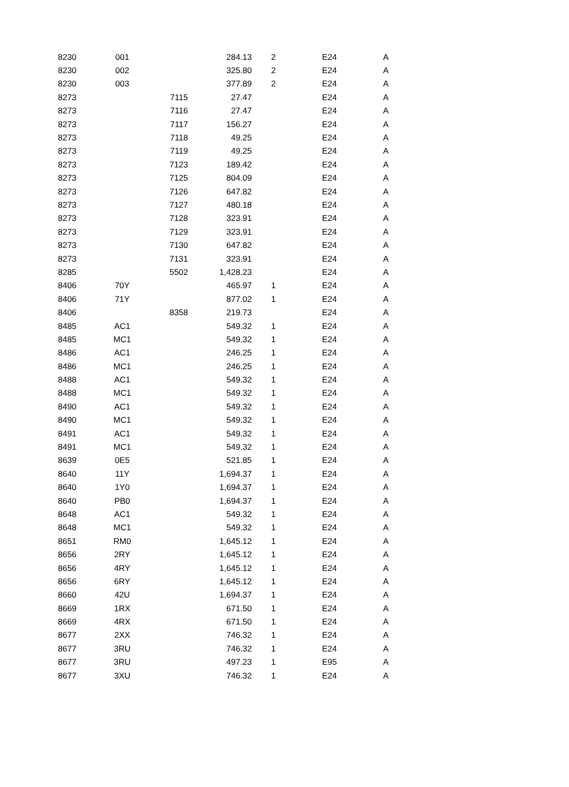| 8230 | 001 | | 284.13 | 2 | E24 | A |
| 8230 | 002 | | 325.80 | 2 | E24 | A |
| 8230 | 003 | | 377.89 | 2 | E24 | A |
| 8273 | | 7115 | 27.47 | | E24 | A |
| 8273 | | 7116 | 27.47 | | E24 | A |
| 8273 | | 7117 | 156.27 | | E24 | A |
| 8273 | | 7118 | 49.25 | | E24 | A |
| 8273 | | 7119 | 49.25 | | E24 | A |
| 8273 | | 7123 | 189.42 | | E24 | A |
| 8273 | | 7125 | 804.09 | | E24 | A |
| 8273 | | 7126 | 647.82 | | E24 | A |
| 8273 | | 7127 | 480.18 | | E24 | A |
| 8273 | | 7128 | 323.91 | | E24 | A |
| 8273 | | 7129 | 323.91 | | E24 | A |
| 8273 | | 7130 | 647.82 | | E24 | A |
| 8273 | | 7131 | 323.91 | | E24 | A |
| 8285 | | 5502 | 1,428.23 | | E24 | A |
| 8406 | 70Y | | 465.97 | 1 | E24 | A |
| 8406 | 71Y | | 877.02 | 1 | E24 | A |
| 8406 | | 8358 | 219.73 | | E24 | A |
| 8485 | AC1 | | 549.32 | 1 | E24 | A |
| 8485 | MC1 | | 549.32 | 1 | E24 | A |
| 8486 | AC1 | | 246.25 | 1 | E24 | A |
| 8486 | MC1 | | 246.25 | 1 | E24 | A |
| 8488 | AC1 | | 549.32 | 1 | E24 | A |
| 8488 | MC1 | | 549.32 | 1 | E24 | A |
| 8490 | AC1 | | 549.32 | 1 | E24 | A |
| 8490 | MC1 | | 549.32 | 1 | E24 | A |
| 8491 | AC1 | | 549.32 | 1 | E24 | A |
| 8491 | MC1 | | 549.32 | 1 | E24 | A |
| 8639 | 0E5 | | 521.85 | 1 | E24 | A |
| 8640 | 11Y | | 1,694.37 | 1 | E24 | A |
| 8640 | 1Y0 | | 1,694.37 | 1 | E24 | A |
| 8640 | PB0 | | 1,694.37 | 1 | E24 | A |
| 8648 | AC1 | | 549.32 | 1 | E24 | A |
| 8648 | MC1 | | 549.32 | 1 | E24 | A |
| 8651 | RM0 | | 1,645.12 | 1 | E24 | A |
| 8656 | 2RY | | 1,645.12 | 1 | E24 | A |
| 8656 | 4RY | | 1,645.12 | 1 | E24 | A |
| 8656 | 6RY | | 1,645.12 | 1 | E24 | A |
| 8660 | 42U | | 1,694.37 | 1 | E24 | A |
| 8669 | 1RX | | 671.50 | 1 | E24 | A |
| 8669 | 4RX | | 671.50 | 1 | E24 | A |
| 8677 | 2XX | | 746.32 | 1 | E24 | A |
| 8677 | 3RU | | 746.32 | 1 | E24 | A |
| 8677 | 3RU | | 497.23 | 1 | E95 | A |
| 8677 | 3XU | | 746.32 | 1 | E24 | A |